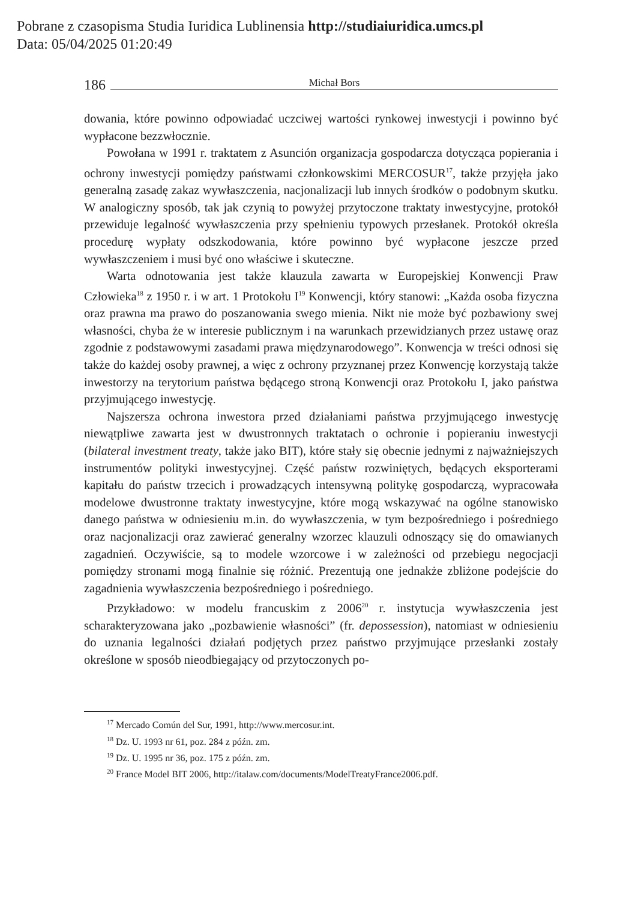Pobrane z czasopisma Studia Iuridica Lublinensia http://studiaiuridica.umcs.pl
Data: 05/04/2025 01:20:49
186 Michał Bors
dowania, które powinno odpowiadać uczciwej wartości rynkowej inwestycji i powinno być wypłacone bezzwłocznie.
Powołana w 1991 r. traktatem z Asunción organizacja gospodarcza dotycząca popierania i ochrony inwestycji pomiędzy państwami członkowskimi MERCOSUR<sup>17</sup>, także przyjęła jako generalną zasadę zakaz wywłaszczenia, nacjonalizacji lub innych środków o podobnym skutku. W analogiczny sposób, tak jak czynią to powyżej przytoczone traktaty inwestycyjne, protokół przewiduje legalność wywłaszczenia przy spełnieniu typowych przesłanek. Protokół określa procedurę wypłaty odszkodowania, które powinno być wypłacone jeszcze przed wywłaszczeniem i musi być ono właściwe i skuteczne.
Warta odnotowania jest także klauzula zawarta w Europejskiej Konwencji Praw Człowieka<sup>18</sup> z 1950 r. i w art. 1 Protokołu I<sup>19</sup> Konwencji, który stanowi: „Każda osoba fizyczna oraz prawna ma prawo do poszanowania swego mienia. Nikt nie może być pozbawiony swej własności, chyba że w interesie publicznym i na warunkach przewidzianych przez ustawę oraz zgodnie z podstawowymi zasadami prawa międzynarodowego”. Konwencja w treści odnosi się także do każdej osoby prawnej, a więc z ochrony przyznanej przez Konwencję korzystają także inwestorzy na terytorium państwa będącego stroną Konwencji oraz Protokołu I, jako państwa przyjmującego inwestycję.
Najszersza ochrona inwestora przed działaniami państwa przyjmującego inwestycję niewątpliwe zawarta jest w dwustronnych traktatach o ochronie i popieraniu inwestycji (bilateral investment treaty, także jako BIT), które stały się obecnie jednymi z najważniejszych instrumentów polityki inwestycyjnej. Część państw rozwiniętych, będących eksporterami kapitału do państw trzecich i prowadzących intensywną politykę gospodarczą, wypracowała modelowe dwustronne traktaty inwestycyjne, które mogą wskazywać na ogólne stanowisko danego państwa w odniesieniu m.in. do wywłaszczenia, w tym bezpośredniego i pośredniego oraz nacjonalizacji oraz zawierać generalny wzorzec klauzuli odnoszący się do omawianych zagadnień. Oczywiście, są to modele wzorcowe i w zależności od przebiegu negocjacji pomiędzy stronami mogą finalnie się różnić. Prezentują one jednakże zbliżone podejście do zagadnienia wywłaszczenia bezpośredniego i pośredniego.
Przykładowo: w modelu francuskim z 2006<sup>20</sup> r. instytucja wywłaszczenia jest scharakteryzowana jako „pozbawienie własności” (fr. depossession), natomiast w odniesieniu do uznania legalności działań podjętych przez państwo przyjmujące przesłanki zostały określone w sposób nieodbiegający od przytoczonych po-
<sup>17</sup> Mercado Común del Sur, 1991, http://www.mercosur.int.
<sup>18</sup> Dz. U. 1993 nr 61, poz. 284 z późn. zm.
<sup>19</sup> Dz. U. 1995 nr 36, poz. 175 z późn. zm.
<sup>20</sup> France Model BIT 2006, http://italaw.com/documents/ModelTreatyFrance2006.pdf.